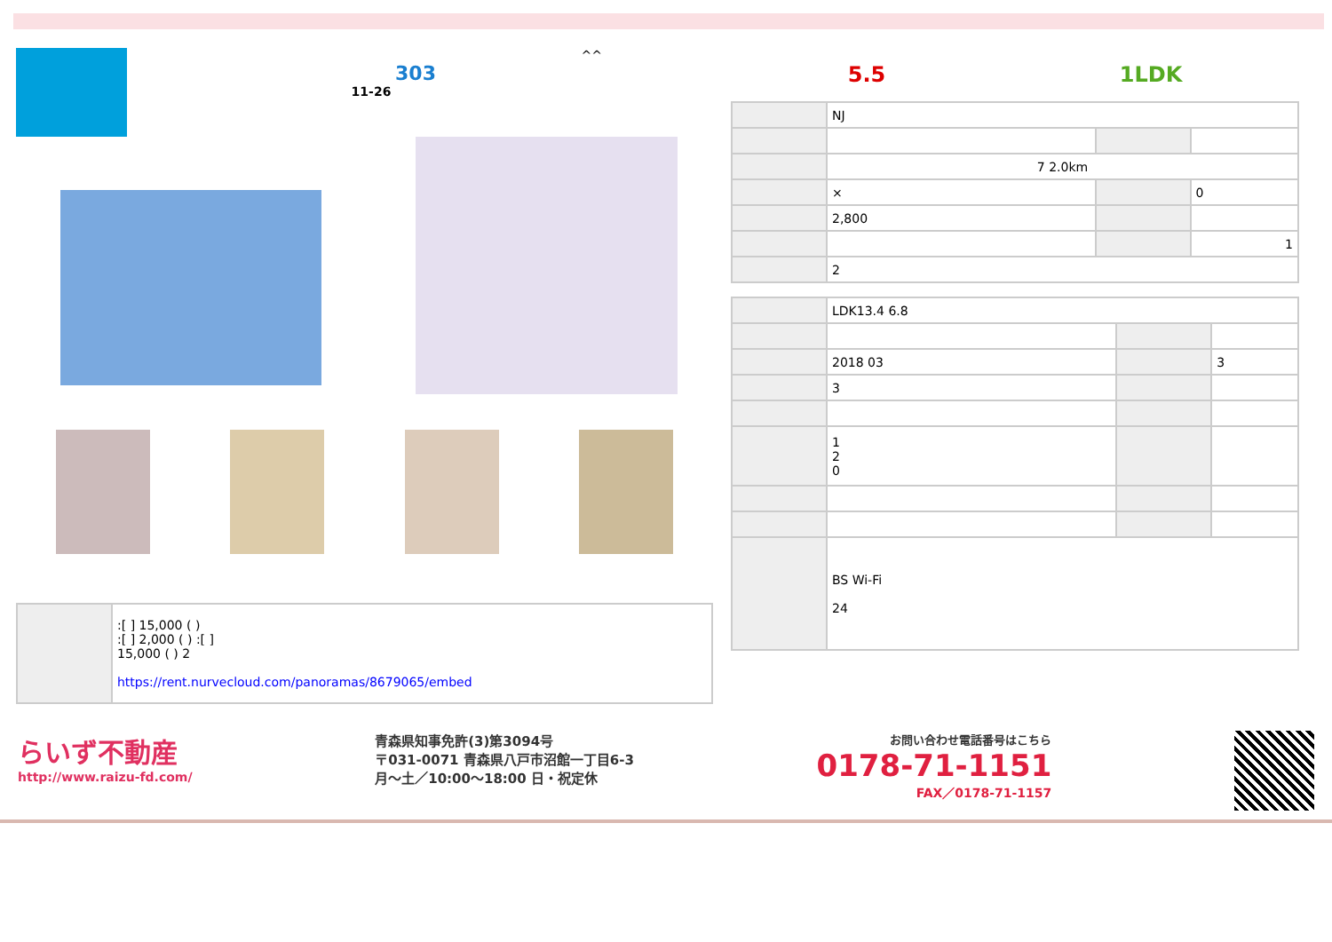^^
303
11-26
| | :[ ] 15,000 ( ) :[ ] 2,000 ( ) :[ ] 15,000 ( ) 2 https://rent.nurvecloud.com/panoramas/8679065/embed |
5.5 1LDK
| | NJ | | |
| | 7 2.0km | | |
| | × | | 0 |
| | 2,800 | | |
| | | | 1 |
| | 2 | | |
| | LDK13.4 6.8 | | |
| | 2018 03 | | 3 |
| | 3 | | |
| | 1 2 0 | | |
| | BS Wi-Fi 24 | | |
らいず不動産
http://www.raizu-fd.com/
青森県知事免許(3)第3094号
〒031-0071 青森県八戸市沼館一丁目6-3
月〜土／10:00〜18:00 日・祝定休
お問い合わせ電話番号はこちら
0178-71-1151
FAX／0178-71-1157